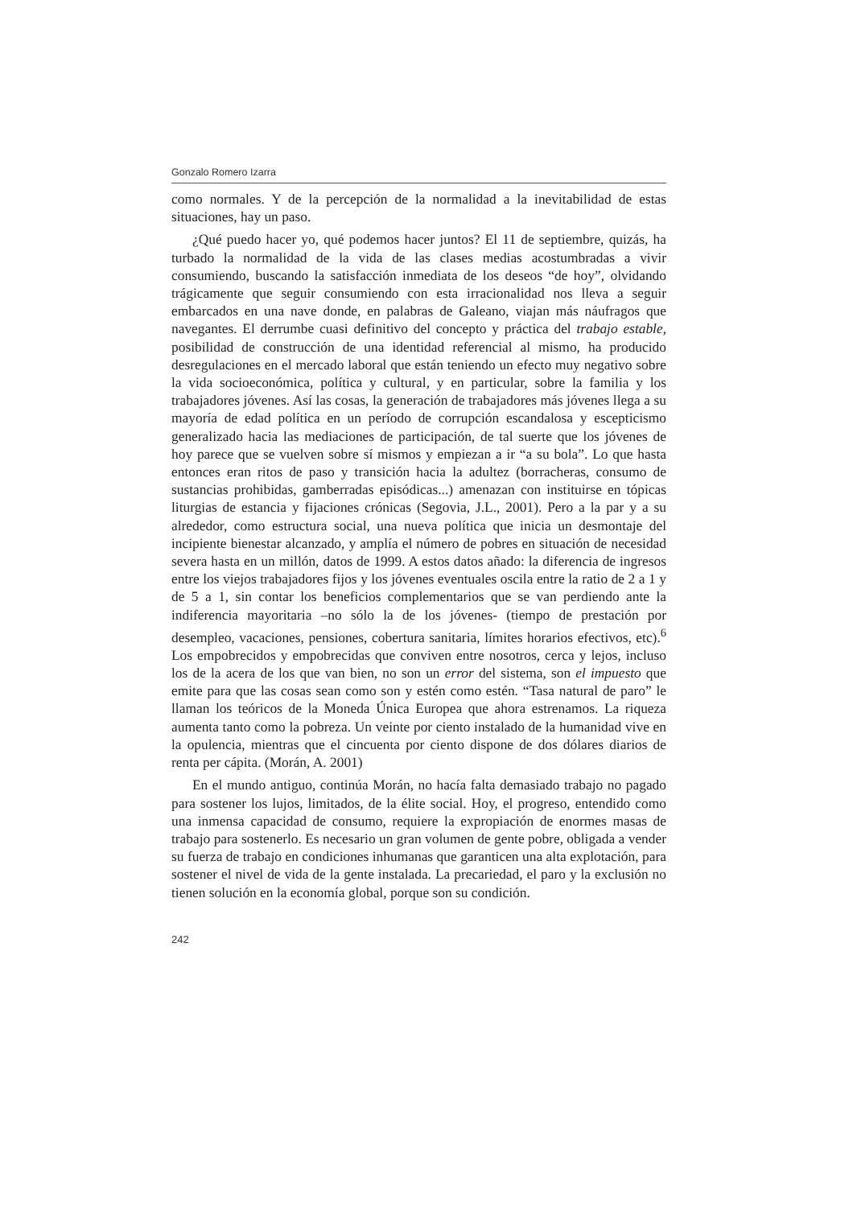Gonzalo Romero Izarra
como normales. Y de la percepción de la normalidad a la inevitabilidad de estas situaciones, hay un paso.
¿Qué puedo hacer yo, qué podemos hacer juntos? El 11 de septiembre, quizás, ha turbado la normalidad de la vida de las clases medias acostumbradas a vivir consumiendo, buscando la satisfacción inmediata de los deseos “de hoy”, olvidando trágicamente que seguir consumiendo con esta irracionalidad nos lleva a seguir embarcados en una nave donde, en palabras de Galeano, viajan más náufragos que navegantes. El derrumbe cuasi definitivo del concepto y práctica del trabajo estable, posibilidad de construcción de una identidad referencial al mismo, ha producido desregulaciones en el mercado laboral que están teniendo un efecto muy negativo sobre la vida socioeconómica, política y cultural, y en particular, sobre la familia y los trabajadores jóvenes. Así las cosas, la generación de trabajadores más jóvenes llega a su mayoría de edad política en un período de corrupción escandalosa y escepticismo generalizado hacia las mediaciones de participación, de tal suerte que los jóvenes de hoy parece que se vuelven sobre sí mismos y empiezan a ir “a su bola”. Lo que hasta entonces eran ritos de paso y transición hacia la adultez (borracheras, consumo de sustancias prohibidas, gamberradas episódicas...) amenazan con instituirse en tópicas liturgias de estancia y fijaciones crónicas (Segovia, J.L., 2001). Pero a la par y a su alrededor, como estructura social, una nueva política que inicia un desmontaje del incipiente bienestar alcanzado, y amplía el número de pobres en situación de necesidad severa hasta en un millón, datos de 1999. A estos datos añado: la diferencia de ingresos entre los viejos trabajadores fijos y los jóvenes eventuales oscila entre la ratio de 2 a 1 y de 5 a 1, sin contar los beneficios complementarios que se van perdiendo ante la indiferencia mayoritaria –no sólo la de los jóvenes- (tiempo de prestación por desempleo, vacaciones, pensiones, cobertura sanitaria, límites horarios efectivos, etc).<sup>6</sup> Los empobrecidos y empobrecidas que conviven entre nosotros, cerca y lejos, incluso los de la acera de los que van bien, no son un error del sistema, son el impuesto que emite para que las cosas sean como son y estén como estén. “Tasa natural de paro” le llaman los teóricos de la Moneda Única Europea que ahora estrenamos. La riqueza aumenta tanto como la pobreza. Un veinte por ciento instalado de la humanidad vive en la opulencia, mientras que el cincuenta por ciento dispone de dos dólares diarios de renta per cápita. (Morán, A. 2001)
En el mundo antiguo, continúa Morán, no hacía falta demasiado trabajo no pagado para sostener los lujos, limitados, de la élite social. Hoy, el progreso, entendido como una inmensa capacidad de consumo, requiere la expropiación de enormes masas de trabajo para sostenerlo. Es necesario un gran volumen de gente pobre, obligada a vender su fuerza de trabajo en condiciones inhumanas que garanticen una alta explotación, para sostener el nivel de vida de la gente instalada. La precariedad, el paro y la exclusión no tienen solución en la economía global, porque son su condición.
242